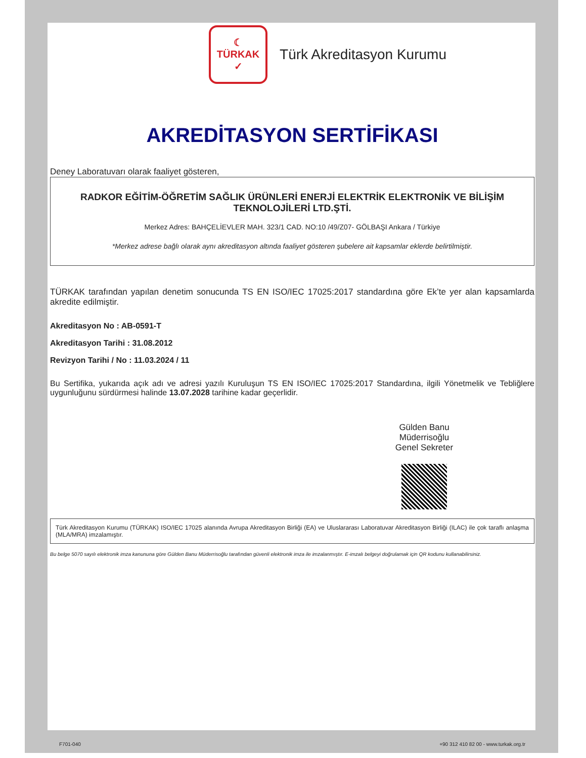☾
TÜRKAK
✓
Türk Akreditasyon Kurumu
AKREDİTASYON SERTİFİKASI
Deney Laboratuvarı olarak faaliyet gösteren,
RADKOR EĞİTİM-ÖĞRETİM SAĞLIK ÜRÜNLERİ ENERJİ ELEKTRİK ELEKTRONİK VE BİLİŞİM TEKNOLOJİLERİ LTD.ŞTİ.
Merkez Adres: BAHÇELİEVLER MAH. 323/1 CAD. NO:10 /49/Z07- GÖLBAŞI Ankara / Türkiye
*Merkez adrese bağlı olarak aynı akreditasyon altında faaliyet gösteren şubelere ait kapsamlar eklerde belirtilmiştir.
TÜRKAK tarafından yapılan denetim sonucunda TS EN ISO/IEC 17025:2017 standardına göre Ek’te yer alan kapsamlarda akredite edilmiştir.
Akreditasyon No : AB-0591-T
Akreditasyon Tarihi : 31.08.2012
Revizyon Tarihi / No : 11.03.2024 / 11
Bu Sertifika, yukarıda açık adı ve adresi yazılı Kuruluşun TS EN ISO/IEC 17025:2017 Standardına, ilgili Yönetmelik ve Tebliğlere uygunluğunu sürdürmesi halinde 13.07.2028 tarihine kadar geçerlidir.
Gülden Banu Müderrisoğlu
Genel Sekreter
Türk Akreditasyon Kurumu (TÜRKAK) ISO/IEC 17025 alanında Avrupa Akreditasyon Birliği (EA) ve Uluslararası Laboratuvar Akreditasyon Birliği (ILAC) ile çok taraflı anlaşma (MLA/MRA) imzalamıştır.
Bu belge 5070 sayılı elektronik imza kanununa göre Gülden Banu Müderrisoğlu tarafından güvenli elektronik imza ile imzalanmıştır. E-imzalı belgeyi doğrulamak için QR kodunu kullanabilirsiniz.
F701-040 +90 312 410 82 00 - www.turkak.org.tr